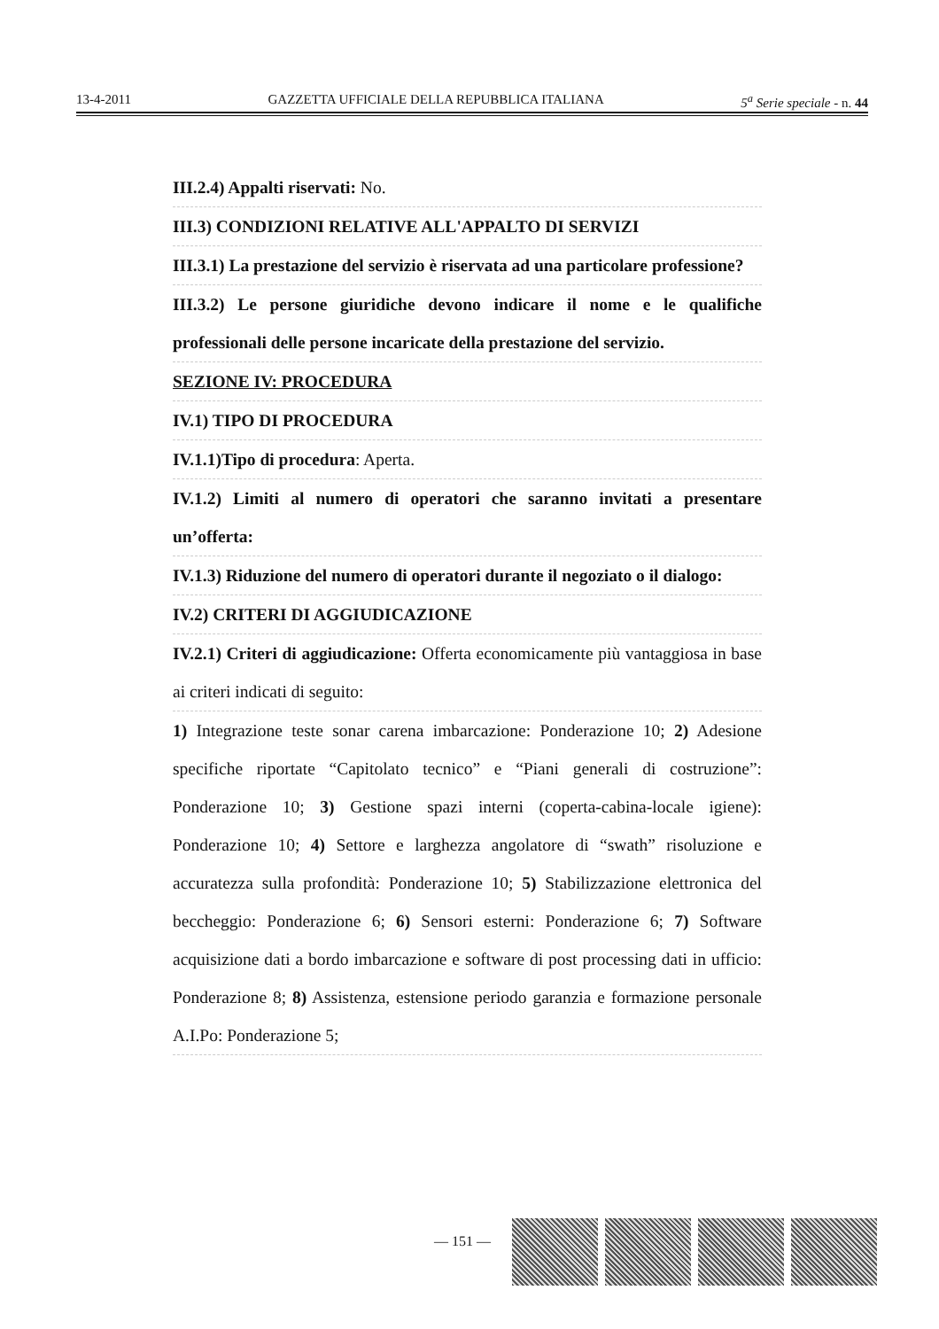13-4-2011 GAZZETTA UFFICIALE DELLA REPUBBLICA ITALIANA 5<sup>a</sup> Serie speciale - n. 44
III.2.4) Appalti riservati: No.
III.3) CONDIZIONI RELATIVE ALL'APPALTO DI SERVIZI
III.3.1) La prestazione del servizio è riservata ad una particolare professione?
III.3.2) Le persone giuridiche devono indicare il nome e le qualifiche professionali delle persone incaricate della prestazione del servizio.
SEZIONE IV: PROCEDURA
IV.1) TIPO DI PROCEDURA
IV.1.1)Tipo di procedura: Aperta.
IV.1.2) Limiti al numero di operatori che saranno invitati a presentare un’offerta:
IV.1.3) Riduzione del numero di operatori durante il negoziato o il dialogo:
IV.2) CRITERI DI AGGIUDICAZIONE
IV.2.1) Criteri di aggiudicazione: Offerta economicamente più vantaggiosa in base ai criteri indicati di seguito:
1) Integrazione teste sonar carena imbarcazione: Ponderazione 10; 2) Adesione specifiche riportate “Capitolato tecnico” e “Piani generali di costruzione”: Ponderazione 10; 3) Gestione spazi interni (coperta-cabina-locale igiene): Ponderazione 10; 4) Settore e larghezza angolatore di “swath” risoluzione e accuratezza sulla profondità: Ponderazione 10; 5) Stabilizzazione elettronica del beccheggio: Ponderazione 6; 6) Sensori esterni: Ponderazione 6; 7) Software acquisizione dati a bordo imbarcazione e software di post processing dati in ufficio: Ponderazione 8; 8) Assistenza, estensione periodo garanzia e formazione personale A.I.Po: Ponderazione 5;
— 151 —